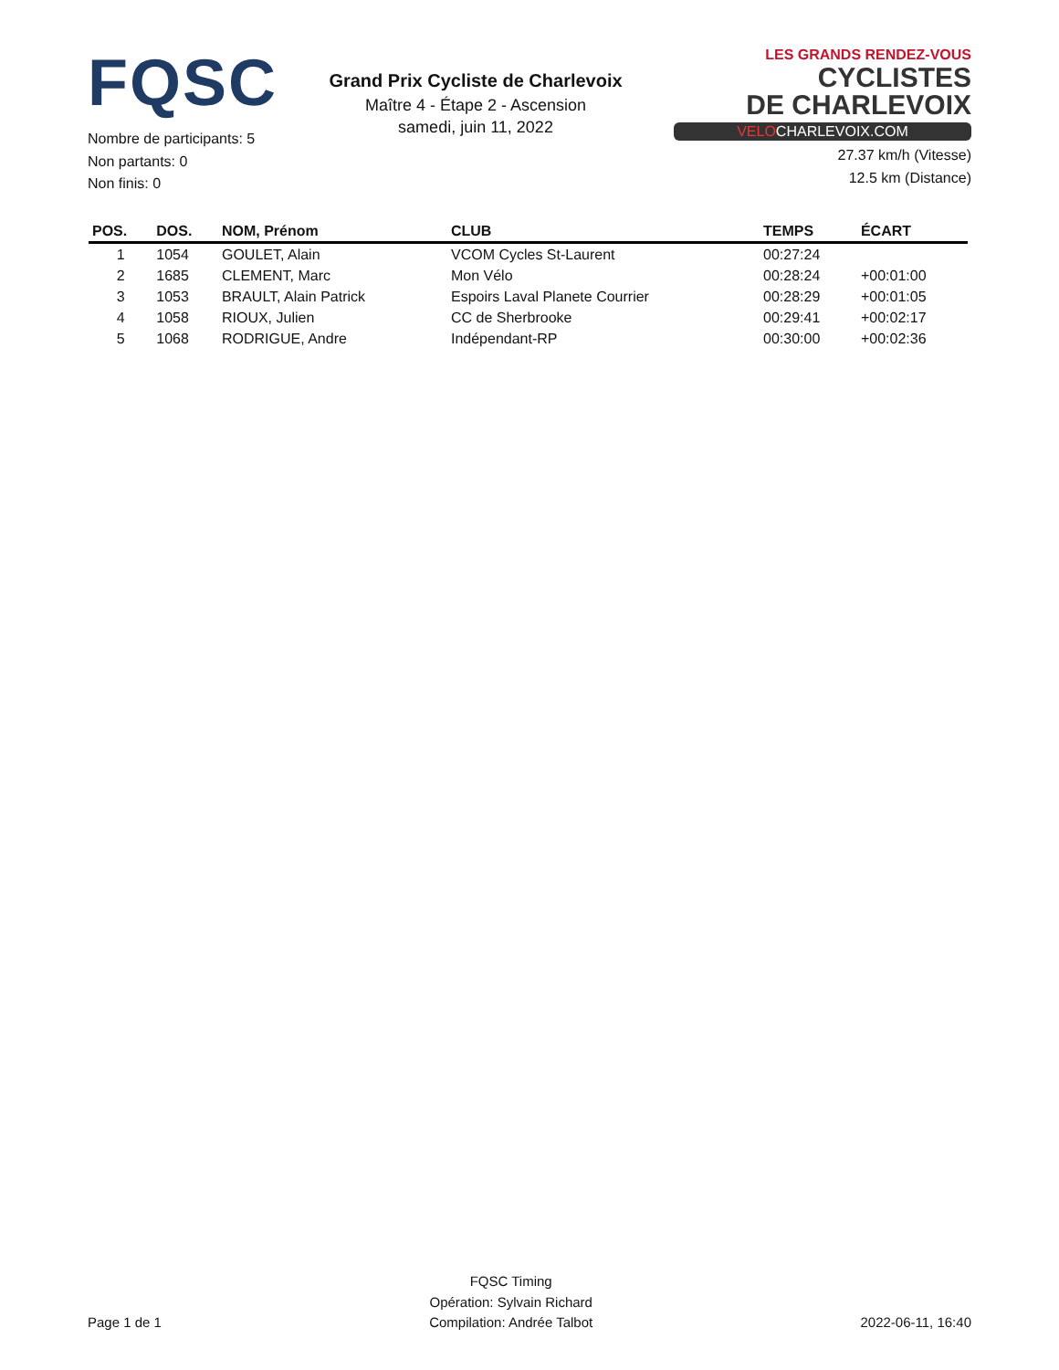FQSC
Nombre de participants: 5
Non partants: 0
Non finis: 0
Grand Prix Cycliste de Charlevoix
Maître 4 - Étape 2 - Ascension
samedi, juin 11, 2022
LES GRANDS RENDEZ-VOUS CYCLISTES
DE CHARLEVOIX
VELOCHARLEVOIX.COM
27.37 km/h (Vitesse)
12.5 km (Distance)
| POS. | DOS. | NOM, Prénom | CLUB | TEMPS | ÉCART |
| --- | --- | --- | --- | --- | --- |
| 1 | 1054 | GOULET, Alain | VCOM Cycles St-Laurent | 00:27:24 | |
| 2 | 1685 | CLEMENT, Marc | Mon Vélo | 00:28:24 | +00:01:00 |
| 3 | 1053 | BRAULT, Alain Patrick | Espoirs Laval Planete Courrier | 00:28:29 | +00:01:05 |
| 4 | 1058 | RIOUX, Julien | CC de Sherbrooke | 00:29:41 | +00:02:17 |
| 5 | 1068 | RODRIGUE, Andre | Indépendant-RP | 00:30:00 | +00:02:36 |
Page 1 de 1
FQSC Timing
Opération: Sylvain Richard
Compilation: Andrée Talbot
2022-06-11, 16:40